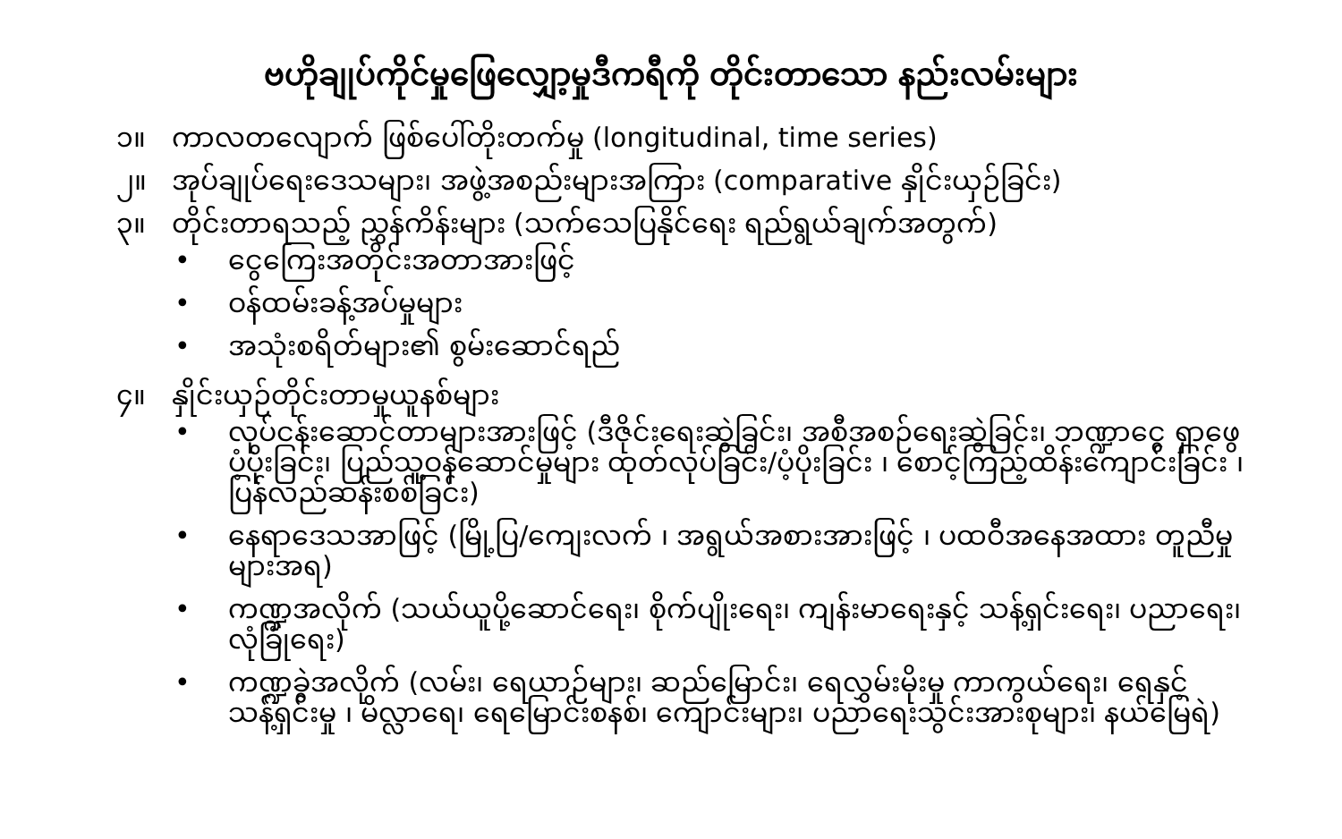ဗဟိုချုပ်ကိုင်မှုဖြေလျှော့မှုဒီကရီကို တိုင်းတာသော နည်းလမ်းများ
၁။ ကာလတလျောက် ဖြစ်ပေါ်တိုးတက်မှု (longitudinal, time series)
၂။ အုပ်ချုပ်ရေးဒေသများ၊ အဖွဲ့အစည်းများအကြား (comparative နှိုင်းယှဉ်ခြင်း)
၃။ တိုင်းတာရသည့် ညွှန်ကိန်းများ (သက်သေပြနိုင်ရေး ရည်ရွယ်ချက်အတွက်)
• ငွေကြေးအတိုင်းအတာအားဖြင့်
• ဝန်ထမ်းခန့်အပ်မှုများ
• အသုံးစရိတ်များ၏ စွမ်းဆောင်ရည်
၄။ နှိုင်းယှဉ်တိုင်းတာမှုယူနစ်များ
• လုပ်ငန်းဆောင်တာများအားဖြင့် (ဒီဇိုင်းရေးဆွဲခြင်း၊ အစီအစဉ်ရေးဆွဲခြင်း၊ ဘဏ္ဍာငွေ ရှာဖွေ ပံ့ပိုးခြင်း၊ ပြည်သူ့ဝန်ဆောင်မှုများ ထုတ်လုပ်ခြင်း/ပံ့ပိုးခြင်း ၊ စောင့်ကြည့်ထိန်းကျောင်းခြင်း ၊ ပြန်လည်ဆန်းစစ်ခြင်း)
• နေရာဒေသအာဖြင့် (မြို့ပြ/ကျေးလက် ၊ အရွယ်အစားအားဖြင့် ၊ ပထဝီအနေအထား တူညီမှုများအရ)
• ကဏ္ဍအလိုက် (သယ်ယူပို့ဆောင်ရေး၊ စိုက်ပျိုးရေး၊ ကျန်းမာရေးနှင့် သန့်ရှင်းရေး၊ ပညာရေး၊ လုံခြုံရေး)
• ကဏ္ဍခွဲအလိုက် (လမ်း၊ ရေယာဉ်များ၊ ဆည်မြောင်း၊ ရေလွှမ်းမိုးမှု ကာကွယ်ရေး၊ ရေနှင့် သန့်ရှင်းမှု ၊ မိလ္လာရေ၊ ရေမြောင်းစနစ်၊ ကျောင်းများ၊ ပညာရေးသွင်းအားစုများ၊ နယ်မြေရဲ)